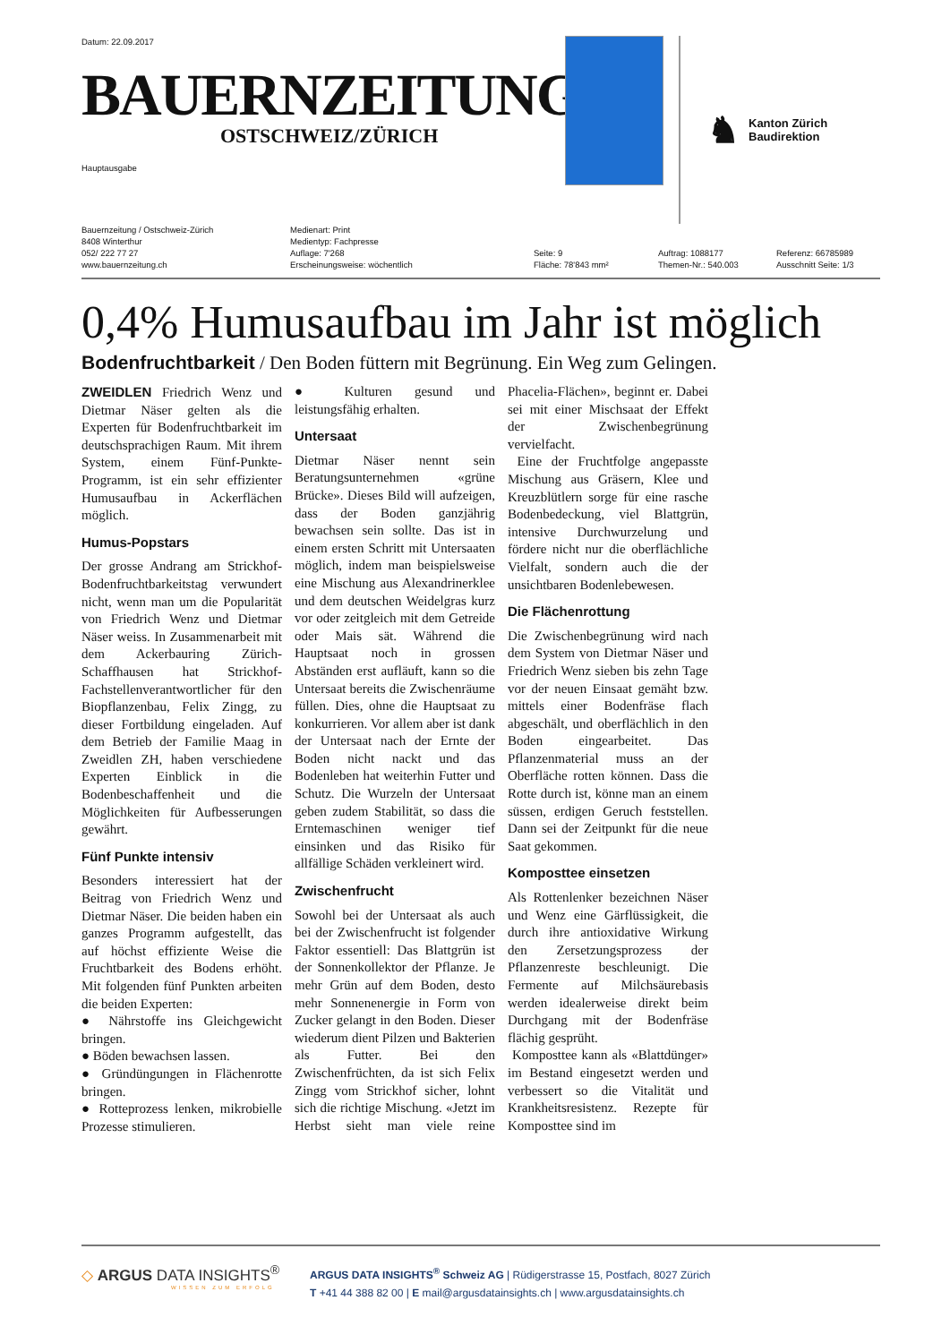Datum: 22.09.2017
BAUERNZEITUNG
OSTSCHWEIZ/ZÜRICH
Hauptausgabe
♞
Kanton Zürich
Baudirektion
Bauernzeitung / Ostschweiz-Zürich
8408 Winterthur
052/ 222 77 27
www.bauernzeitung.ch
Medienart: Print
Medientyp: Fachpresse
Auflage: 7'268
Erscheinungsweise: wöchentlich
Seite: 9
Fläche: 78'843 mm²
Auftrag: 1088177
Themen-Nr.: 540.003
Referenz: 66785989
Ausschnitt Seite: 1/3
0,4% Humusaufbau im Jahr ist möglich
Bodenfruchtbarkeit / Den Boden füttern mit Begrünung. Ein Weg zum Gelingen.
ZWEIDLEN Friedrich Wenz und Dietmar Näser gelten als die Experten für Bodenfruchtbarkeit im deutschsprachigen Raum. Mit ihrem System, einem Fünf-Punkte-Programm, ist ein sehr effizienter Humusaufbau in Ackerflächen möglich.
Humus-Popstars
Der grosse Andrang am Strickhof-Bodenfruchtbarkeitstag verwundert nicht, wenn man um die Popularität von Friedrich Wenz und Dietmar Näser weiss. In Zusammenarbeit mit dem Ackerbauring Zürich-Schaffhausen hat Strickhof-Fachstellenverantwortlicher für den Biopflanzenbau, Felix Zingg, zu dieser Fortbildung eingeladen. Auf dem Betrieb der Familie Maag in Zweidlen ZH, haben verschiedene Experten Einblick in die Bodenbeschaffenheit und die Möglichkeiten für Aufbesserungen gewährt.
Fünf Punkte intensiv
Besonders interessiert hat der Beitrag von Friedrich Wenz und Dietmar Näser. Die beiden haben ein ganzes Programm aufgestellt, das auf höchst effiziente Weise die Fruchtbarkeit des Bodens erhöht. Mit folgenden fünf Punkten arbeiten die beiden Experten:
● Nährstoffe ins Gleichgewicht bringen.
● Böden bewachsen lassen.
● Gründüngungen in Flächenrotte bringen.
● Rotteprozess lenken, mikrobielle Prozesse stimulieren.
● Kulturen gesund und leistungsfähig erhalten.
Untersaat
Dietmar Näser nennt sein Beratungsunternehmen «grüne Brücke». Dieses Bild will aufzeigen, dass der Boden ganzjährig bewachsen sein sollte. Das ist in einem ersten Schritt mit Untersaaten möglich, indem man beispielsweise eine Mischung aus Alexandrinerklee und dem deutschen Weidelgras kurz vor oder zeitgleich mit dem Getreide oder Mais sät. Während die Hauptsaat noch in grossen Abständen erst aufläuft, kann so die Untersaat bereits die Zwischenräume füllen. Dies, ohne die Hauptsaat zu konkurrieren. Vor allem aber ist dank der Untersaat nach der Ernte der Boden nicht nackt und das Bodenleben hat weiterhin Futter und Schutz. Die Wurzeln der Untersaat geben zudem Stabilität, so dass die Erntemaschinen weniger tief einsinken und das Risiko für allfällige Schäden verkleinert wird.
Zwischenfrucht
Sowohl bei der Untersaat als auch bei der Zwischenfrucht ist folgender Faktor essentiell: Das Blattgrün ist der Sonnenkollektor der Pflanze. Je mehr Grün auf dem Boden, desto mehr Sonnenenergie in Form von Zucker gelangt in den Boden. Dieser wiederum dient Pilzen und Bakterien als Futter. Bei den Zwischenfrüchten, da ist sich Felix Zingg vom Strickhof sicher, lohnt sich die richtige Mischung. «Jetzt im Herbst sieht man viele reine Phacelia-Flächen», beginnt er. Dabei sei mit einer Mischsaat der Effekt der Zwischenbegrünung vervielfacht.
Eine der Fruchtfolge angepasste Mischung aus Gräsern, Klee und Kreuzblütlern sorge für eine rasche Bodenbedeckung, viel Blattgrün, intensive Durchwurzelung und fördere nicht nur die oberflächliche Vielfalt, sondern auch die der unsichtbaren Bodenlebewesen.
Die Flächenrottung
Die Zwischenbegrünung wird nach dem System von Dietmar Näser und Friedrich Wenz sieben bis zehn Tage vor der neuen Einsaat gemäht bzw. mittels einer Bodenfräse flach abgeschält, und oberflächlich in den Boden eingearbeitet. Das Pflanzenmaterial muss an der Oberfläche rotten können. Dass die Rotte durch ist, könne man an einem süssen, erdigen Geruch feststellen. Dann sei der Zeitpunkt für die neue Saat gekommen.
Komposttee einsetzen
Als Rottenlenker bezeichnen Näser und Wenz eine Gärflüssigkeit, die durch ihre antioxidative Wirkung den Zersetzungsprozess der Pflanzenreste beschleunigt. Die Fermente auf Milchsäurebasis werden idealerweise direkt beim Durchgang mit der Bodenfräse flächig gesprüht.
Komposttee kann als «Blattdünger» im Bestand eingesetzt werden und verbessert so die Vitalität und Krankheitsresistenz. Rezepte für Komposttee sind im
◇ ARGUS DATA INSIGHTS<sup>®</sup>
WISSEN ZUM ERFOLG
ARGUS DATA INSIGHTS<sup>®</sup> Schweiz AG | Rüdigerstrasse 15, Postfach, 8027 Zürich
T +41 44 388 82 00 | E mail@argusdatainsights.ch | www.argusdatainsights.ch